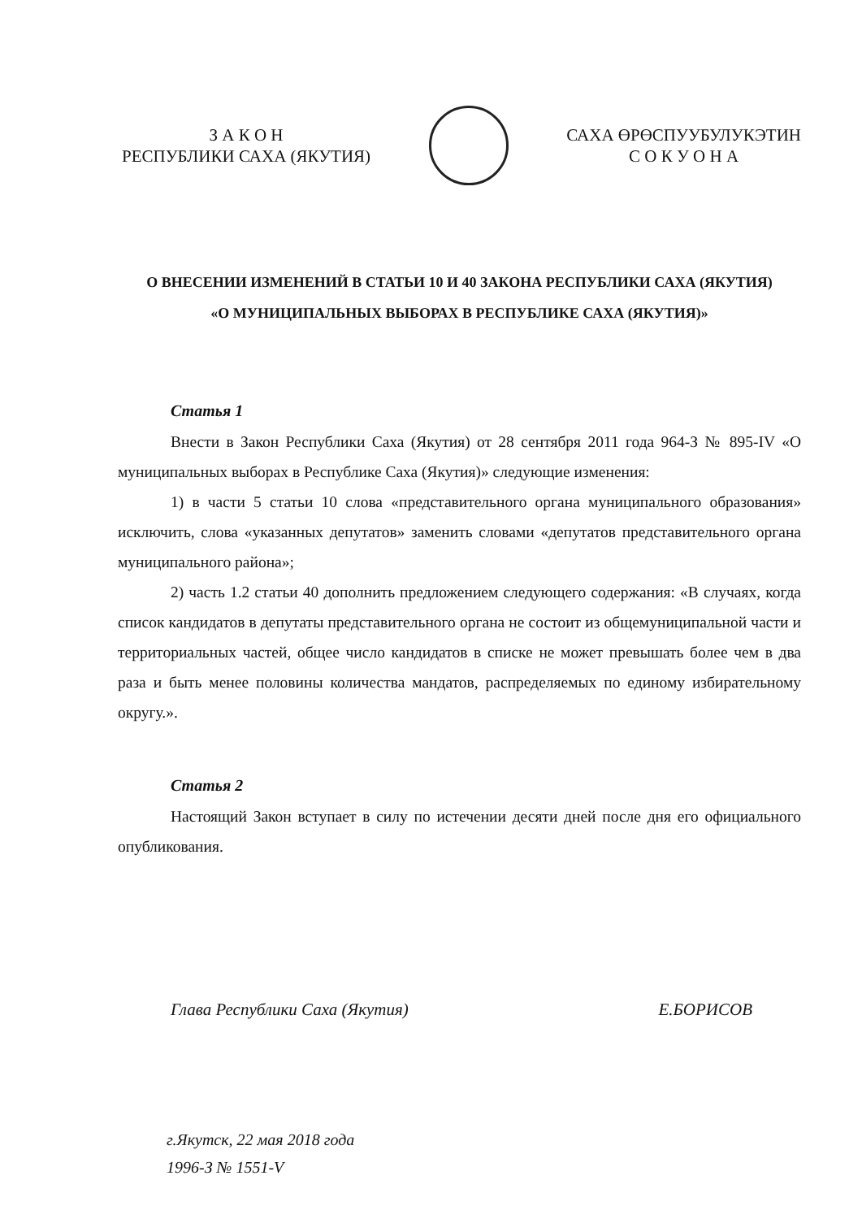З А К О Н
РЕСПУБЛИКИ САХА (ЯКУТИЯ)
САХА ӨРӨСПУУБУЛУКЭТИН
С О К У О Н А
О ВНЕСЕНИИ ИЗМЕНЕНИЙ В СТАТЬИ 10 И 40 ЗАКОНА РЕСПУБЛИКИ САХА (ЯКУТИЯ)
«О МУНИЦИПАЛЬНЫХ ВЫБОРАХ В РЕСПУБЛИКЕ САХА (ЯКУТИЯ)»
Статья 1
Внести в Закон Республики Саха (Якутия) от 28 сентября 2011 года 964-З № 895-IV «О муниципальных выборах в Республике Саха (Якутия)» следующие изменения:
1) в части 5 статьи 10 слова «представительного органа муниципального образования» исключить, слова «указанных депутатов» заменить словами «депутатов представительного органа муниципального района»;
2) часть 1.2 статьи 40 дополнить предложением следующего содержания: «В случаях, когда список кандидатов в депутаты представительного органа не состоит из общемуниципальной части и территориальных частей, общее число кандидатов в списке не может превышать более чем в два раза и быть менее половины количества мандатов, распределяемых по единому избирательному округу.».
Статья 2
Настоящий Закон вступает в силу по истечении десяти дней после дня его официального опубликования.
Глава Республики Саха (Якутия) Е.БОРИСОВ
г.Якутск, 22 мая 2018 года
1996-З № 1551-V